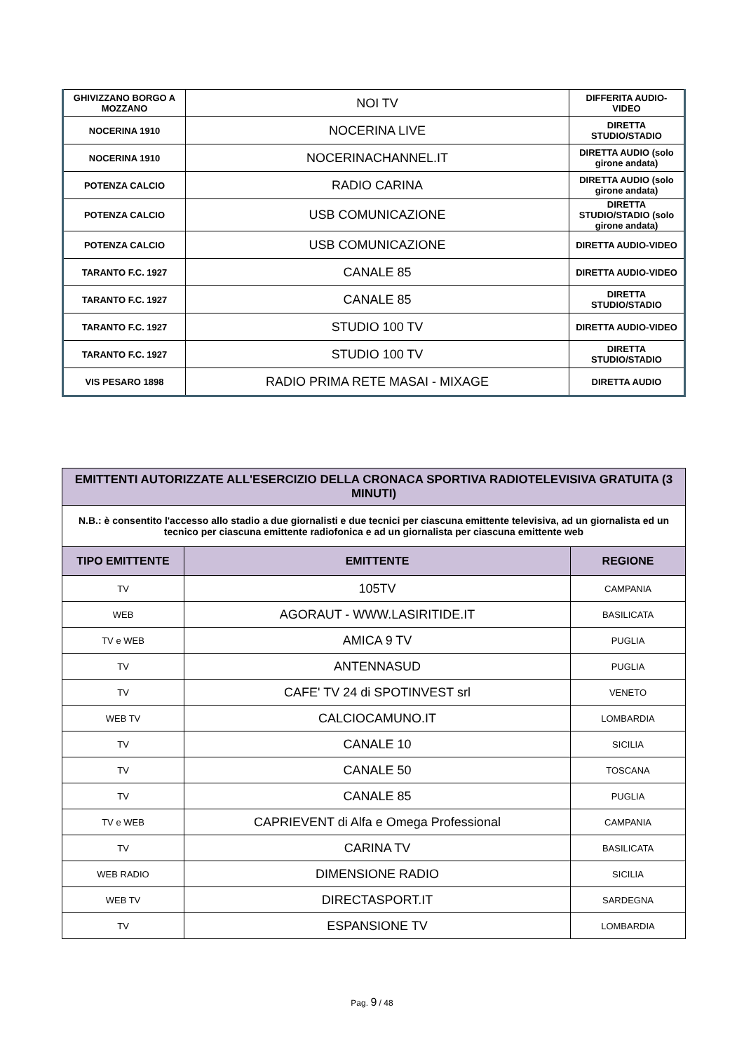| GHIVIZZANO BORGO A MOZZANO | NOI TV | DIFFERITA AUDIO-VIDEO |
| NOCERINA 1910 | NOCERINA LIVE | DIRETTA STUDIO/STADIO |
| NOCERINA 1910 | NOCERINACHANNEL.IT | DIRETTA AUDIO (solo girone andata) |
| POTENZA CALCIO | RADIO CARINA | DIRETTA AUDIO (solo girone andata) |
| POTENZA CALCIO | USB COMUNICAZIONE | DIRETTA STUDIO/STADIO (solo girone andata) |
| POTENZA CALCIO | USB COMUNICAZIONE | DIRETTA AUDIO-VIDEO |
| TARANTO F.C. 1927 | CANALE 85 | DIRETTA AUDIO-VIDEO |
| TARANTO F.C. 1927 | CANALE 85 | DIRETTA STUDIO/STADIO |
| TARANTO F.C. 1927 | STUDIO 100 TV | DIRETTA AUDIO-VIDEO |
| TARANTO F.C. 1927 | STUDIO 100 TV | DIRETTA STUDIO/STADIO |
| VIS PESARO 1898 | RADIO PRIMA RETE MASAI - MIXAGE | DIRETTA AUDIO |
| EMITTENTI AUTORIZZATE ALL'ESERCIZIO DELLA CRONACA SPORTIVA RADIOTELEVISIVA GRATUITA (3 MINUTI) | | |
| N.B.: è consentito l'accesso allo stadio a due giornalisti e due tecnici per ciascuna emittente televisiva, ad un giornalista ed un tecnico per ciascuna emittente radiofonica e ad un giornalista per ciascuna emittente web | | |
| TIPO EMITTENTE | EMITTENTE | REGIONE |
| TV | 105TV | CAMPANIA |
| WEB | AGORAUT - WWW.LASIRITIDE.IT | BASILICATA |
| TV e WEB | AMICA 9 TV | PUGLIA |
| TV | ANTENNASUD | PUGLIA |
| TV | CAFE' TV 24 di SPOTINVEST srl | VENETO |
| WEB TV | CALCIOCAMUNO.IT | LOMBARDIA |
| TV | CANALE 10 | SICILIA |
| TV | CANALE 50 | TOSCANA |
| TV | CANALE 85 | PUGLIA |
| TV e WEB | CAPRIEVENT di Alfa e Omega Professional | CAMPANIA |
| TV | CARINA TV | BASILICATA |
| WEB RADIO | DIMENSIONE RADIO | SICILIA |
| WEB TV | DIRECTASPORT.IT | SARDEGNA |
| TV | ESPANSIONE TV | LOMBARDIA |
Pag. 9 / 48